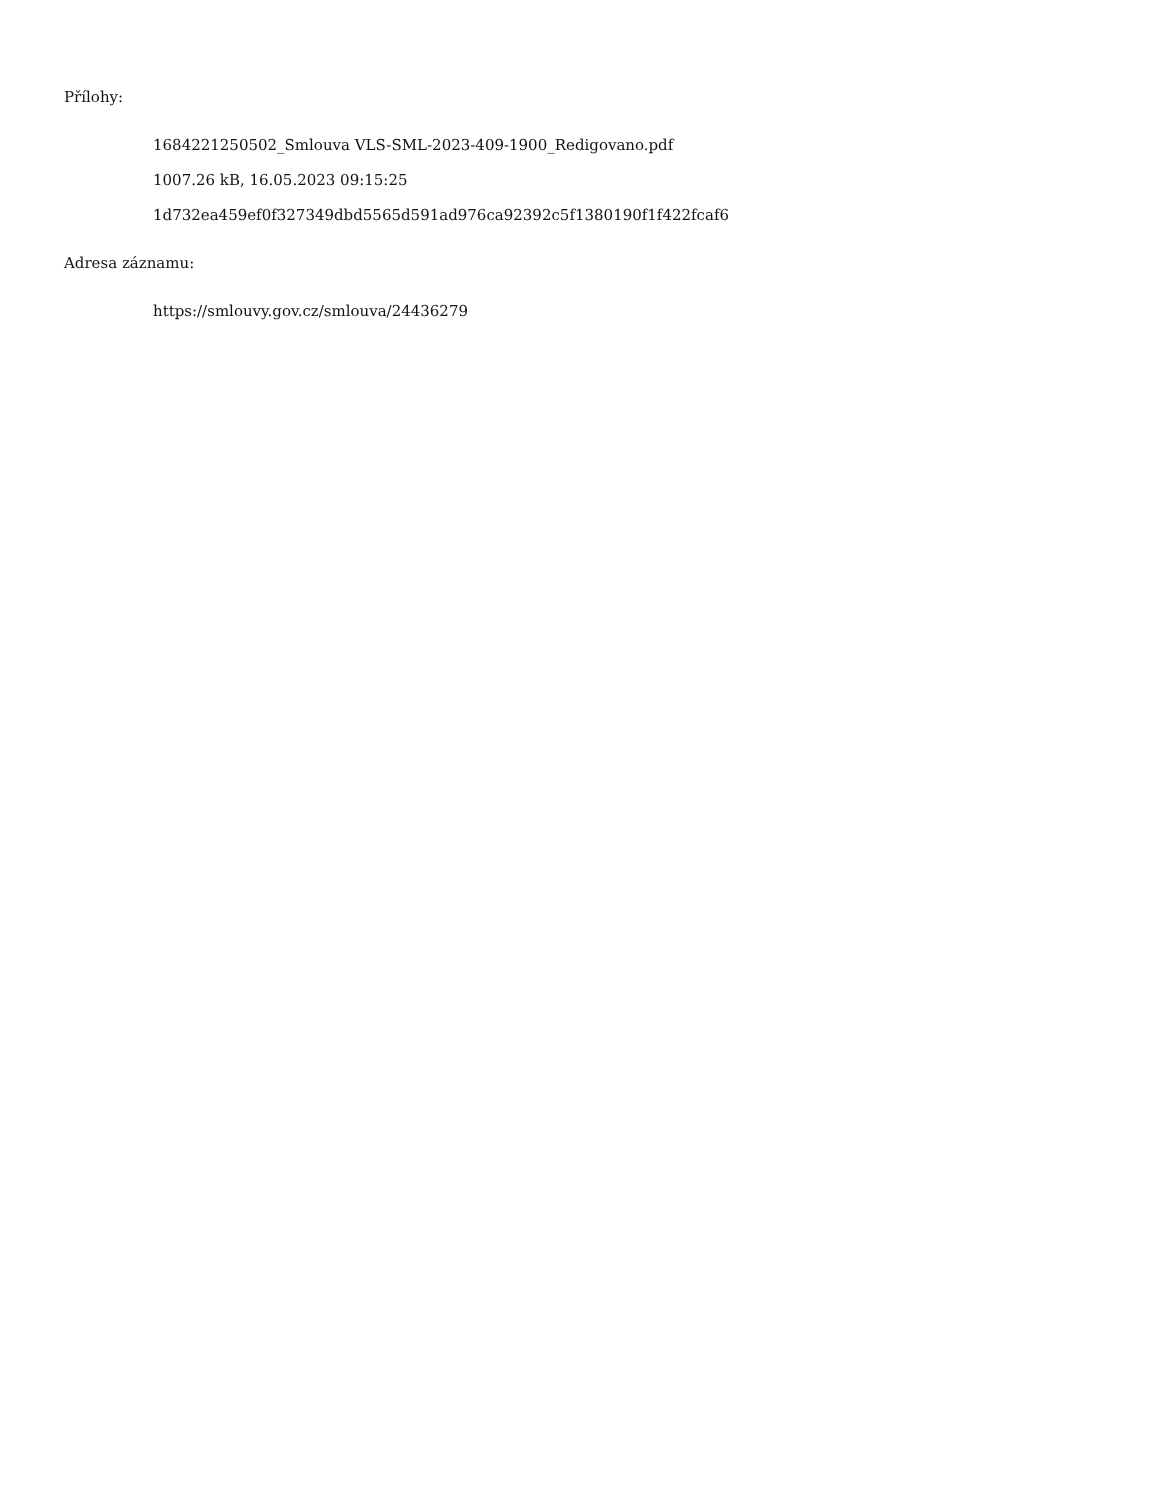Přílohy:
1684221250502_Smlouva VLS-SML-2023-409-1900_Redigovano.pdf
1007.26 kB, 16.05.2023 09:15:25
1d732ea459ef0f327349dbd5565d591ad976ca92392c5f1380190f1f422fcaf6
Adresa záznamu:
https://smlouvy.gov.cz/smlouva/24436279